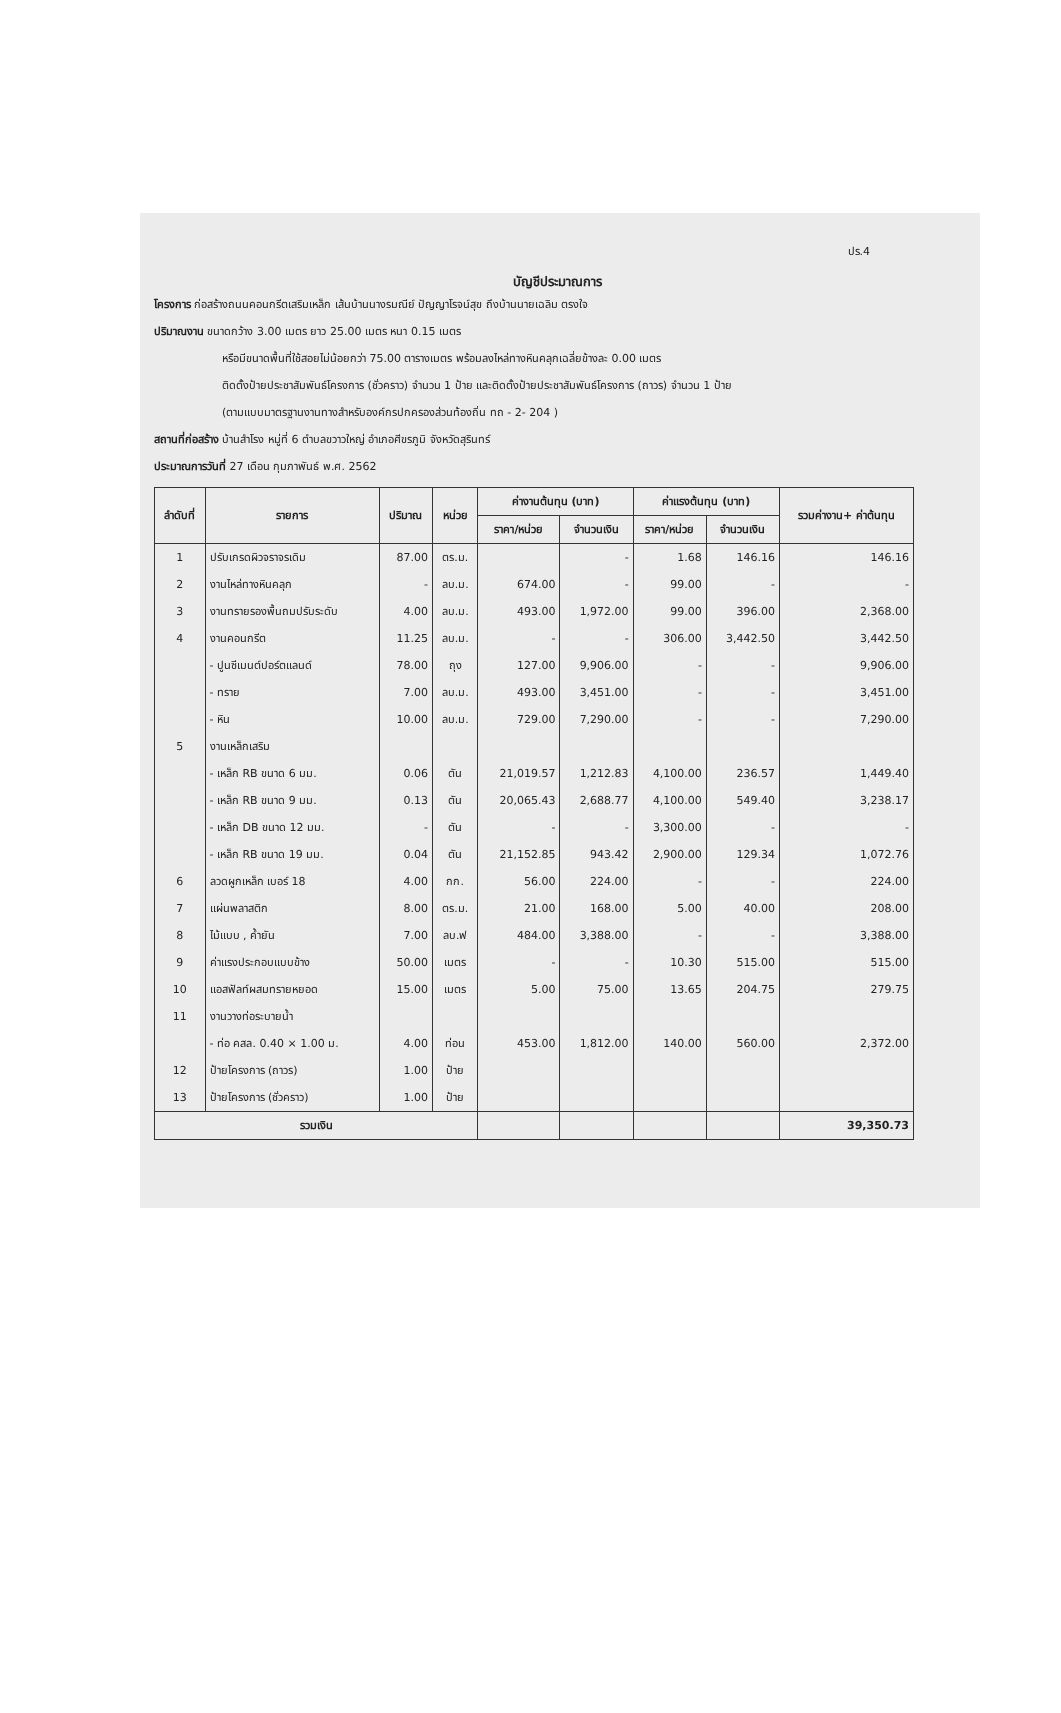ปร.4
บัญชีประมาณการ
โครงการ ก่อสร้างถนนคอนกรีตเสริมเหล็ก เส้นบ้านนางรมณีย์ ปัญญาโรจน์สุข ถึงบ้านนายเฉลิม ตรงใจ
ปริมาณงาน ขนาดกว้าง 3.00 เมตร ยาว 25.00 เมตร หนา 0.15 เมตร
หรือมีขนาดพื้นที่ใช้สอยไม่น้อยกว่า 75.00 ตารางเมตร พร้อมลงไหล่ทางหินคลุกเฉลี่ยข้างละ 0.00 เมตร
ติดตั้งป้ายประชาสัมพันธ์โครงการ (ชั่วคราว) จำนวน 1 ป้าย และติดตั้งป้ายประชาสัมพันธ์โครงการ (ถาวร) จำนวน 1 ป้าย
(ตามแบบมาตรฐานงานทางสำหรับองค์กรปกครองส่วนท้องถิ่น ทถ - 2- 204 )
สถานที่ก่อสร้าง บ้านสำโรง หมู่ที่ 6 ตำบลขวาวใหญ่ อำเภอศีขรภูมิ จังหวัดสุรินทร์
ประมาณการวันที่ 27 เดือน กุมภาพันธ์ พ.ศ. 2562
| ลำดับที่ | รายการ | ปริมาณ | หน่วย | ค่างานต้นทุน (บาท) | | ค่าแรงต้นทุน (บาท) | | รวมค่างาน+ ค่าต้นทุน |
| --- | --- | --- | --- | --- | --- | --- | --- | --- |
| | | | | ราคา/หน่วย | จำนวนเงิน | ราคา/หน่วย | จำนวนเงิน | |
| 1 | ปรับเกรดผิวจราจรเดิม | 87.00 | ตร.ม. | | - | 1.68 | 146.16 | 146.16 |
| 2 | งานไหล่ทางหินคลุก | - | ลบ.ม. | 674.00 | - | 99.00 | - | - |
| 3 | งานทรายรองพื้นถมปรับระดับ | 4.00 | ลบ.ม. | 493.00 | 1,972.00 | 99.00 | 396.00 | 2,368.00 |
| 4 | งานคอนกรีต | 11.25 | ลบ.ม. | - | - | 306.00 | 3,442.50 | 3,442.50 |
| | - ปูนซีเมนต์ปอร์ตแลนด์ | 78.00 | ถุง | 127.00 | 9,906.00 | - | - | 9,906.00 |
| | - ทราย | 7.00 | ลบ.ม. | 493.00 | 3,451.00 | - | - | 3,451.00 |
| | - หิน | 10.00 | ลบ.ม. | 729.00 | 7,290.00 | - | - | 7,290.00 |
| 5 | งานเหล็กเสริม | | | | | | | |
| | - เหล็ก RB ขนาด 6 มม. | 0.06 | ตัน | 21,019.57 | 1,212.83 | 4,100.00 | 236.57 | 1,449.40 |
| | - เหล็ก RB ขนาด 9 มม. | 0.13 | ตัน | 20,065.43 | 2,688.77 | 4,100.00 | 549.40 | 3,238.17 |
| | - เหล็ก DB ขนาด 12 มม. | - | ตัน | - | - | 3,300.00 | - | - |
| | - เหล็ก RB ขนาด 19 มม. | 0.04 | ตัน | 21,152.85 | 943.42 | 2,900.00 | 129.34 | 1,072.76 |
| 6 | ลวดผูกเหล็ก เบอร์ 18 | 4.00 | กก. | 56.00 | 224.00 | - | - | 224.00 |
| 7 | แผ่นพลาสติก | 8.00 | ตร.ม. | 21.00 | 168.00 | 5.00 | 40.00 | 208.00 |
| 8 | ไม้แบบ , ค้ำยัน | 7.00 | ลบ.ฟ | 484.00 | 3,388.00 | - | - | 3,388.00 |
| 9 | ค่าแรงประกอบแบบข้าง | 50.00 | เมตร | - | - | 10.30 | 515.00 | 515.00 |
| 10 | แอสฟัลท์ผสมทรายหยอด | 15.00 | เมตร | 5.00 | 75.00 | 13.65 | 204.75 | 279.75 |
| 11 | งานวางท่อระบายน้ำ | | | | | | | |
| | - ท่อ คสล. 0.40 × 1.00 ม. | 4.00 | ท่อน | 453.00 | 1,812.00 | 140.00 | 560.00 | 2,372.00 |
| 12 | ป้ายโครงการ (ถาวร) | 1.00 | ป้าย | | | | | |
| 13 | ป้ายโครงการ (ชั่วคราว) | 1.00 | ป้าย | | | | | |
| รวมเงิน | | | | | | | | 39,350.73 |